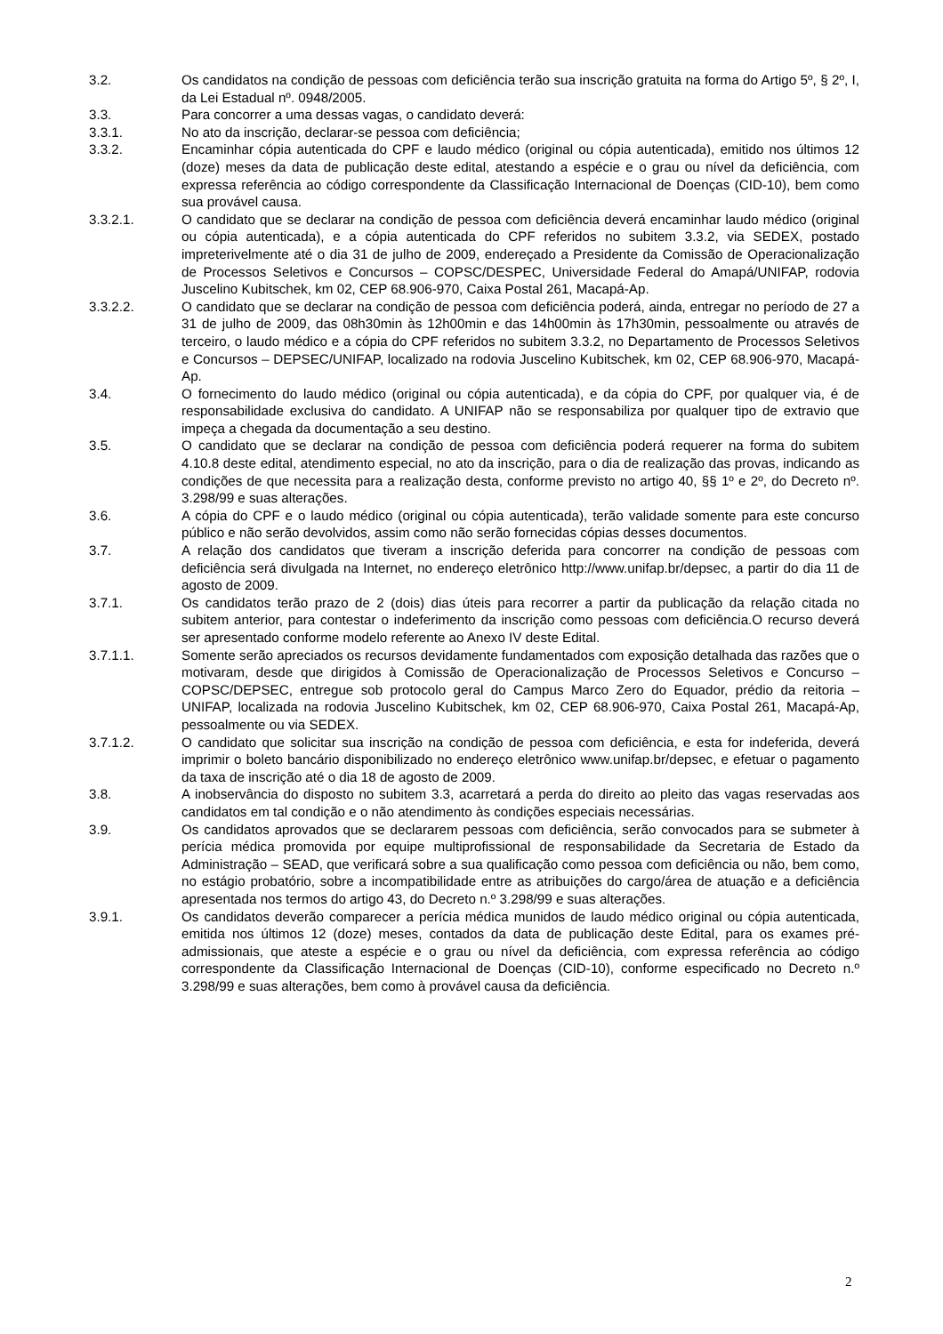3.2. Os candidatos na condição de pessoas com deficiência terão sua inscrição gratuita na forma do Artigo 5º, § 2º, I, da Lei Estadual nº. 0948/2005.
3.3. Para concorrer a uma dessas vagas, o candidato deverá:
3.3.1. No ato da inscrição, declarar-se pessoa com deficiência;
3.3.2. Encaminhar cópia autenticada do CPF e laudo médico (original ou cópia autenticada), emitido nos últimos 12 (doze) meses da data de publicação deste edital, atestando a espécie e o grau ou nível da deficiência, com expressa referência ao código correspondente da Classificação Internacional de Doenças (CID-10), bem como sua provável causa.
3.3.2.1. O candidato que se declarar na condição de pessoa com deficiência deverá encaminhar laudo médico (original ou cópia autenticada), e a cópia autenticada do CPF referidos no subitem 3.3.2, via SEDEX, postado impreterivelmente até o dia 31 de julho de 2009, endereçado a Presidente da Comissão de Operacionalização de Processos Seletivos e Concursos – COPSC/DESPEC, Universidade Federal do Amapá/UNIFAP, rodovia Juscelino Kubitschek, km 02, CEP 68.906-970, Caixa Postal 261, Macapá-Ap.
3.3.2.2. O candidato que se declarar na condição de pessoa com deficiência poderá, ainda, entregar no período de 27 a 31 de julho de 2009, das 08h30min às 12h00min e das 14h00min às 17h30min, pessoalmente ou através de terceiro, o laudo médico e a cópia do CPF referidos no subitem 3.3.2, no Departamento de Processos Seletivos e Concursos – DEPSEC/UNIFAP, localizado na rodovia Juscelino Kubitschek, km 02, CEP 68.906-970, Macapá-Ap.
3.4. O fornecimento do laudo médico (original ou cópia autenticada), e da cópia do CPF, por qualquer via, é de responsabilidade exclusiva do candidato. A UNIFAP não se responsabiliza por qualquer tipo de extravio que impeça a chegada da documentação a seu destino.
3.5. O candidato que se declarar na condição de pessoa com deficiência poderá requerer na forma do subitem 4.10.8 deste edital, atendimento especial, no ato da inscrição, para o dia de realização das provas, indicando as condições de que necessita para a realização desta, conforme previsto no artigo 40, §§ 1º e 2º, do Decreto nº. 3.298/99 e suas alterações.
3.6. A cópia do CPF e o laudo médico (original ou cópia autenticada), terão validade somente para este concurso público e não serão devolvidos, assim como não serão fornecidas cópias desses documentos.
3.7. A relação dos candidatos que tiveram a inscrição deferida para concorrer na condição de pessoas com deficiência será divulgada na Internet, no endereço eletrônico http://www.unifap.br/depsec, a partir do dia 11 de agosto de 2009.
3.7.1. Os candidatos terão prazo de 2 (dois) dias úteis para recorrer a partir da publicação da relação citada no subitem anterior, para contestar o indeferimento da inscrição como pessoas com deficiência.O recurso deverá ser apresentado conforme modelo referente ao Anexo IV deste Edital.
3.7.1.1. Somente serão apreciados os recursos devidamente fundamentados com exposição detalhada das razões que o motivaram, desde que dirigidos à Comissão de Operacionalização de Processos Seletivos e Concurso – COPSC/DEPSEC, entregue sob protocolo geral do Campus Marco Zero do Equador, prédio da reitoria – UNIFAP, localizada na rodovia Juscelino Kubitschek, km 02, CEP 68.906-970, Caixa Postal 261, Macapá-Ap, pessoalmente ou via SEDEX.
3.7.1.2. O candidato que solicitar sua inscrição na condição de pessoa com deficiência, e esta for indeferida, deverá imprimir o boleto bancário disponibilizado no endereço eletrônico www.unifap.br/depsec, e efetuar o pagamento da taxa de inscrição até o dia 18 de agosto de 2009.
3.8. A inobservância do disposto no subitem 3.3, acarretará a perda do direito ao pleito das vagas reservadas aos candidatos em tal condição e o não atendimento às condições especiais necessárias.
3.9. Os candidatos aprovados que se declararem pessoas com deficiência, serão convocados para se submeter à perícia médica promovida por equipe multiprofissional de responsabilidade da Secretaria de Estado da Administração – SEAD, que verificará sobre a sua qualificação como pessoa com deficiência ou não, bem como, no estágio probatório, sobre a incompatibilidade entre as atribuições do cargo/área de atuação e a deficiência apresentada nos termos do artigo 43, do Decreto n.º 3.298/99 e suas alterações.
3.9.1. Os candidatos deverão comparecer a perícia médica munidos de laudo médico original ou cópia autenticada, emitida nos últimos 12 (doze) meses, contados da data de publicação deste Edital, para os exames pré-admissionais, que ateste a espécie e o grau ou nível da deficiência, com expressa referência ao código correspondente da Classificação Internacional de Doenças (CID-10), conforme especificado no Decreto n.º 3.298/99 e suas alterações, bem como à provável causa da deficiência.
2